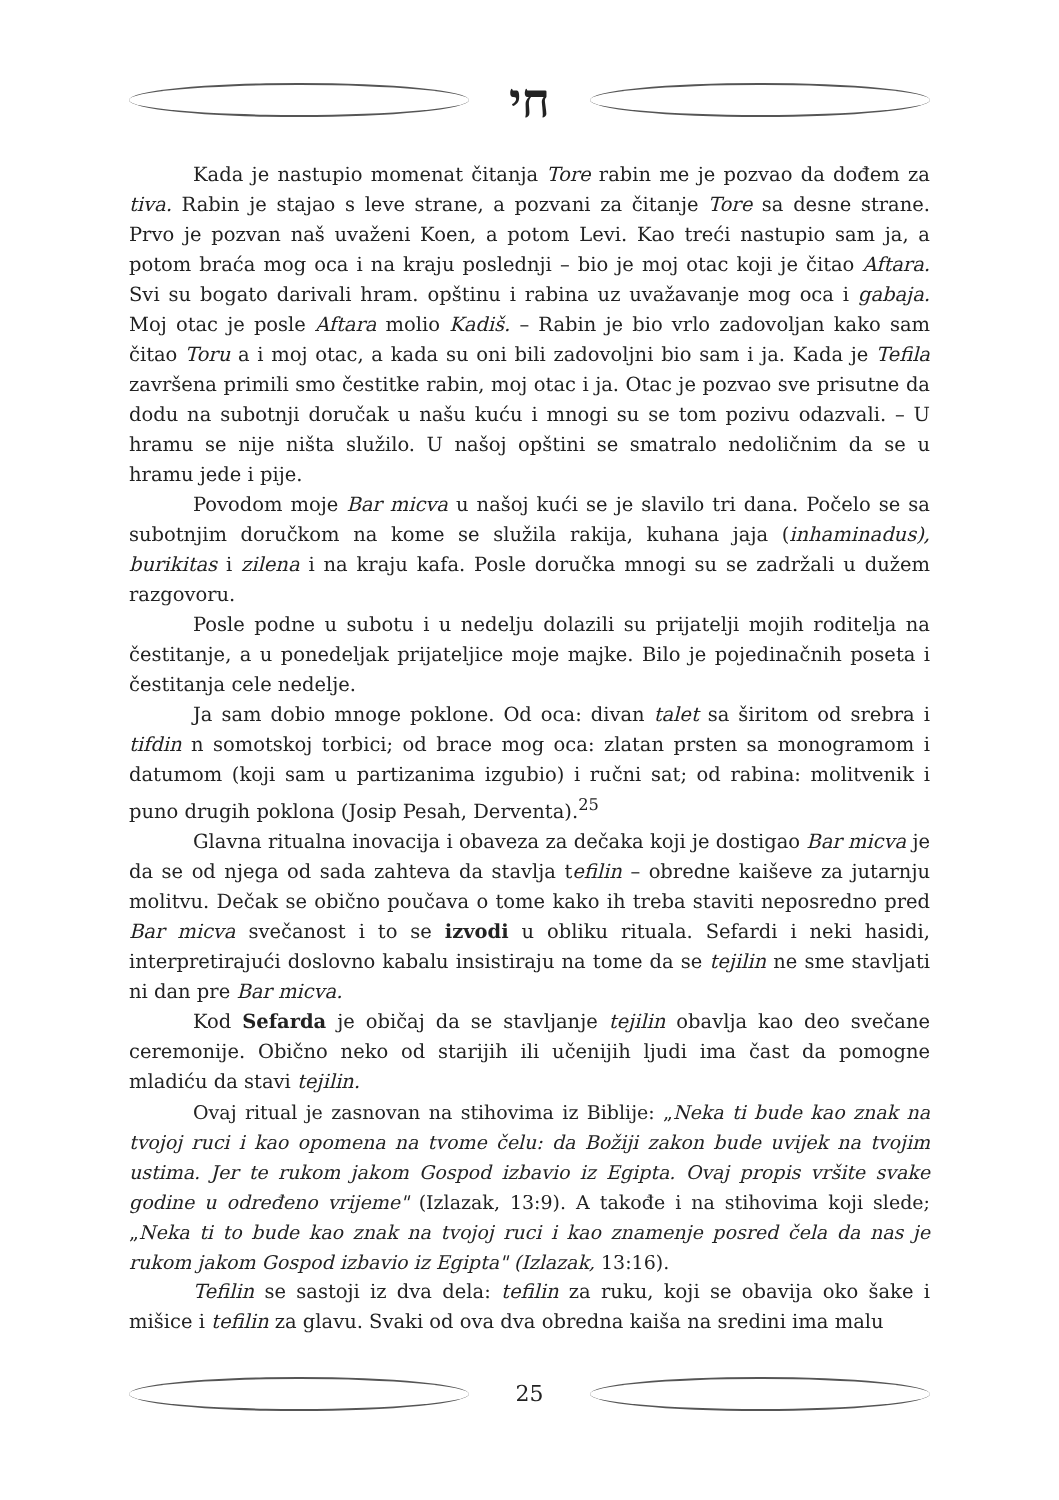חי
Kada je nastupio momenat čitanja Tore rabin me je pozvao da dođem za tiva. Rabin je stajao s leve strane, a pozvani za čitanje Tore sa desne strane. Prvo je pozvan naš uvaženi Koen, a potom Levi. Kao treći nastupio sam ja, a potom braća mog oca i na kraju poslednji – bio je moj otac koji je čitao Aftara. Svi su bogato darivali hram. opštinu i rabina uz uvažavanje mog oca i gabaja. Moj otac je posle Aftara molio Kadiš. – Rabin je bio vrlo zadovoljan kako sam čitao Toru a i moj otac, a kada su oni bili zadovoljni bio sam i ja. Kada je Tefila završena primili smo čestitke rabin, moj otac i ja. Otac je pozvao sve prisutne da dodu na subotnji doručak u našu kuću i mnogi su se tom pozivu odazvali. – U hramu se nije ništa služilo. U našoj opštini se smatralo nedoličnim da se u hramu jede i pije.
Povodom moje Bar micva u našoj kući se je slavilo tri dana. Počelo se sa subotnjim doručkom na kome se služila rakija, kuhana jaja (inhaminadus), burikitas i zilena i na kraju kafa. Posle doručka mnogi su se zadržali u dužem razgovoru.
Posle podne u subotu i u nedelju dolazili su prijatelji mojih roditelja na čestitanje, a u ponedeljak prijateljice moje majke. Bilo je pojedinačnih poseta i čestitanja cele nedelje.
Ja sam dobio mnoge poklone. Od oca: divan talet sa širitom od srebra i tifdin n somotskoj torbici; od brace mog oca: zlatan prsten sa monogramom i datumom (koji sam u partizanima izgubio) i ručni sat; od rabina: molitvenik i puno drugih poklona (Josip Pesah, Derventa).<sup>25</sup>
Glavna ritualna inovacija i obaveza za dečaka koji je dostigao Bar micva je da se od njega od sada zahteva da stavlja tefilin – obredne kaiševe za jutarnju molitvu. Dečak se obično poučava o tome kako ih treba staviti neposredno pred Bar micva svečanost i to se izvodi u obliku rituala. Sefardi i neki hasidi, interpretirajući doslovno kabalu insistiraju na tome da se tejilin ne sme stavljati ni dan pre Bar micva.
Kod Sefarda je običaj da se stavljanje tejilin obavlja kao deo svečane ceremonije. Obično neko od starijih ili učenijih ljudi ima čast da pomogne mladiću da stavi tejilin.
Ovaj ritual je zasnovan na stihovima iz Biblije: „Neka ti bude kao znak na tvojoj ruci i kao opomena na tvome čelu: da Božiji zakon bude uvijek na tvojim ustima. Jer te rukom jakom Gospod izbavio iz Egipta. Ovaj propis vršite svake godine u određeno vrijeme" (Izlazak, 13:9). A takođe i na stihovima koji slede; „Neka ti to bude kao znak na tvojoj ruci i kao znamenje posred čela da nas je rukom jakom Gospod izbavio iz Egipta" (Izlazak, 13:16).
Tefilin se sastoji iz dva dela: tefilin za ruku, koji se obavija oko šake i mišice i tefilin za glavu. Svaki od ova dva obredna kaiša na sredini ima malu
25